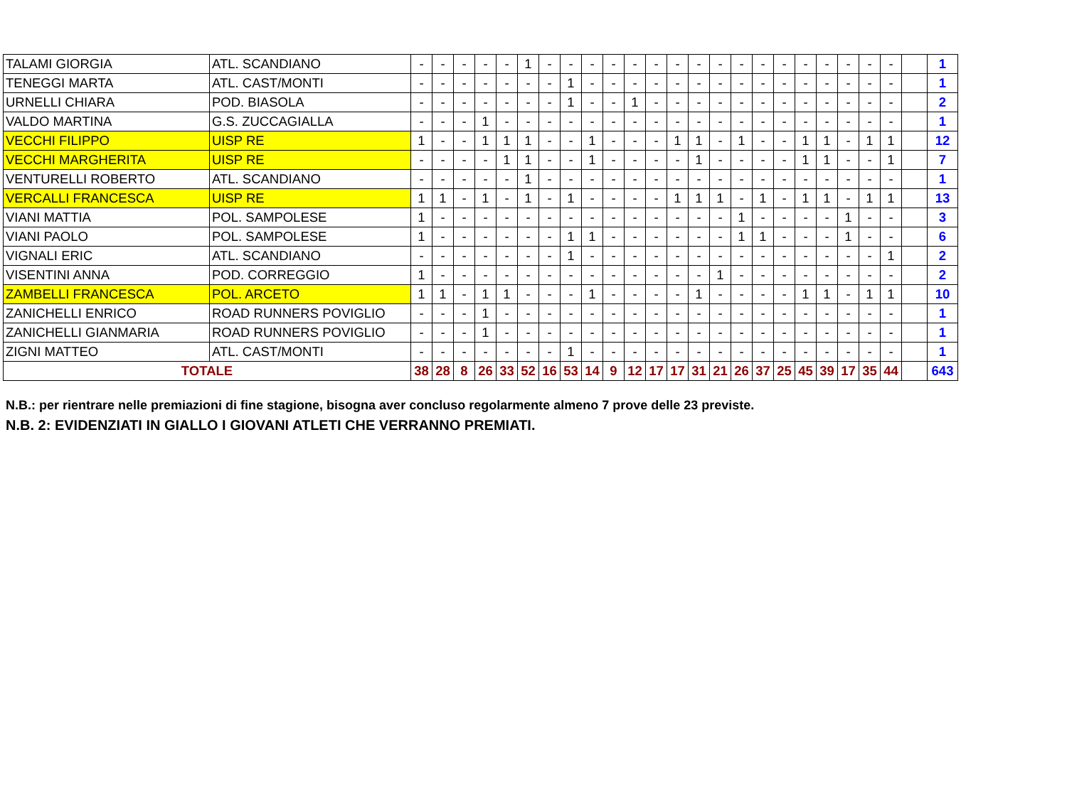| TALAMI GIORGIA | ATL. SCANDIANO | - | - | - | - | - | 1 | - | - | - | - | - | - | - | - | - | - | - | - | - | - | - | - | - | | 1 |
| TENEGGI MARTA | ATL. CAST/MONTI | - | - | - | - | - | - | - | 1 | - | - | - | - | - | - | - | - | - | - | - | - | - | - | - | | 1 |
| URNELLI CHIARA | POD. BIASOLA | - | - | - | - | - | - | - | 1 | - | - | 1 | - | - | - | - | - | - | - | - | - | - | - | - | | 2 |
| VALDO MARTINA | G.S. ZUCCAGIALLA | - | - | - | 1 | - | - | - | - | - | - | - | - | - | - | - | - | - | - | - | - | - | - | - | | 1 |
| VECCHI FILIPPO | UISP RE | 1 | - | - | 1 | 1 | 1 | - | - | 1 | - | - | - | 1 | 1 | - | 1 | - | - | 1 | 1 | - | 1 | 1 | | 12 |
| VECCHI MARGHERITA | UISP RE | - | - | - | - | 1 | 1 | - | - | 1 | - | - | - | - | 1 | - | - | - | - | 1 | 1 | - | - | 1 | | 7 |
| VENTURELLI ROBERTO | ATL. SCANDIANO | - | - | - | - | - | 1 | - | - | - | - | - | - | - | - | - | - | - | - | - | - | - | - | - | | 1 |
| VERCALLI FRANCESCA | UISP RE | 1 | 1 | - | 1 | - | 1 | - | 1 | - | - | - | - | 1 | 1 | 1 | - | 1 | - | 1 | 1 | - | 1 | 1 | | 13 |
| VIANI MATTIA | POL. SAMPOLESE | 1 | - | - | - | - | - | - | - | - | - | - | - | - | - | - | 1 | - | - | - | - | 1 | - | - | | 3 |
| VIANI PAOLO | POL. SAMPOLESE | 1 | - | - | - | - | - | - | 1 | 1 | - | - | - | - | - | - | 1 | 1 | - | - | - | 1 | - | - | | 6 |
| VIGNALI ERIC | ATL. SCANDIANO | - | - | - | - | - | - | - | 1 | - | - | - | - | - | - | - | - | - | - | - | - | - | - | 1 | | 2 |
| VISENTINI ANNA | POD. CORREGGIO | 1 | - | - | - | - | - | - | - | - | - | - | - | - | - | 1 | - | - | - | - | - | - | - | - | | 2 |
| ZAMBELLI FRANCESCA | POL. ARCETO | 1 | 1 | - | 1 | 1 | - | - | - | 1 | - | - | - | - | 1 | - | - | - | - | 1 | 1 | - | 1 | 1 | | 10 |
| ZANICHELLI ENRICO | ROAD RUNNERS POVIGLIO | - | - | - | 1 | - | - | - | - | - | - | - | - | - | - | - | - | - | - | - | - | - | - | - | | 1 |
| ZANICHELLI GIANMARIA | ROAD RUNNERS POVIGLIO | - | - | - | 1 | - | - | - | - | - | - | - | - | - | - | - | - | - | - | - | - | - | - | - | | 1 |
| ZIGNI MATTEO | ATL. CAST/MONTI | - | - | - | - | - | - | - | 1 | - | - | - | - | - | - | - | - | - | - | - | - | - | - | - | | 1 |
| TOTALE | | 38 | 28 | 8 | 26 | 33 | 52 | 16 | 53 | 14 | 9 | 12 | 17 | 17 | 31 | 21 | 26 | 37 | 25 | 45 | 39 | 17 | 35 | 44 | | 643 |
N.B.: per rientrare nelle premiazioni di fine stagione, bisogna aver concluso regolarmente almeno 7 prove delle 23 previste.
N.B. 2: EVIDENZIATI IN GIALLO I GIOVANI ATLETI CHE VERRANNO PREMIATI.